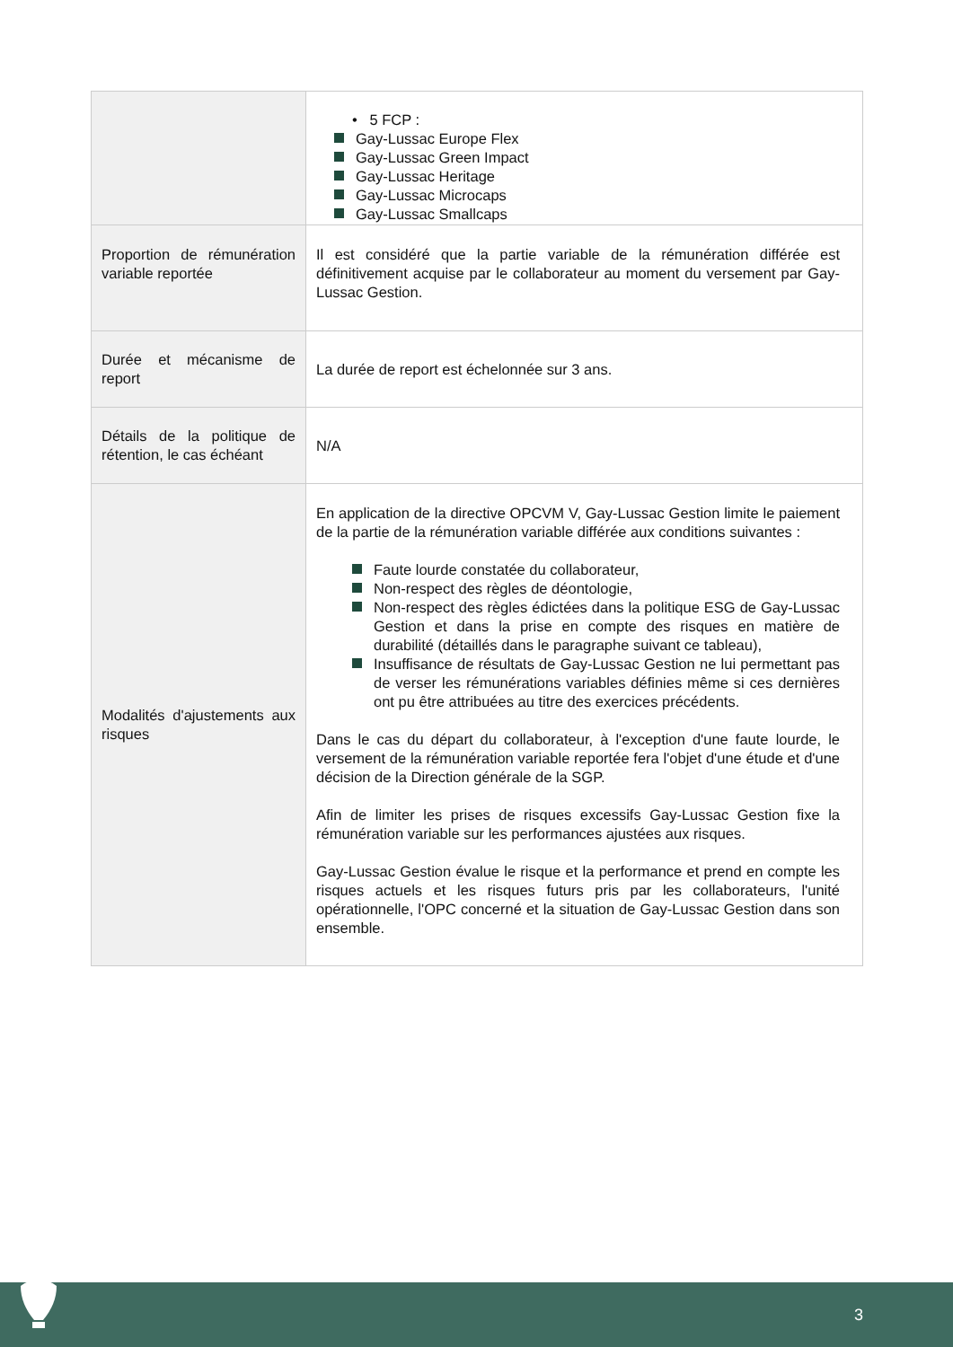| | • 5 FCP : Gay-Lussac Europe Flex Gay-Lussac Green Impact Gay-Lussac Heritage Gay-Lussac Microcaps Gay-Lussac Smallcaps |
| Proportion de rémunération variable reportée | Il est considéré que la partie variable de la rémunération différée est définitivement acquise par le collaborateur au moment du versement par Gay-Lussac Gestion. |
| Durée et mécanisme de report | La durée de report est échelonnée sur 3 ans. |
| Détails de la politique de rétention, le cas échéant | N/A |
| Modalités d'ajustements aux risques | En application de la directive OPCVM V, Gay-Lussac Gestion limite le paiement de la partie de la rémunération variable différée aux conditions suivantes : Faute lourde constatée du collaborateur, Non-respect des règles de déontologie, Non-respect des règles édictées dans la politique ESG de Gay-Lussac Gestion et dans la prise en compte des risques en matière de durabilité (détaillés dans le paragraphe suivant ce tableau), Insuffisance de résultats de Gay-Lussac Gestion ne lui permettant pas de verser les rémunérations variables définies même si ces dernières ont pu être attribuées au titre des exercices précédents. Dans le cas du départ du collaborateur, à l'exception d'une faute lourde, le versement de la rémunération variable reportée fera l'objet d'une étude et d'une décision de la Direction générale de la SGP. Afin de limiter les prises de risques excessifs Gay-Lussac Gestion fixe la rémunération variable sur les performances ajustées aux risques. Gay-Lussac Gestion évalue le risque et la performance et prend en compte les risques actuels et les risques futurs pris par les collaborateurs, l'unité opérationnelle, l'OPC concerné et la situation de Gay-Lussac Gestion dans son ensemble. |
3